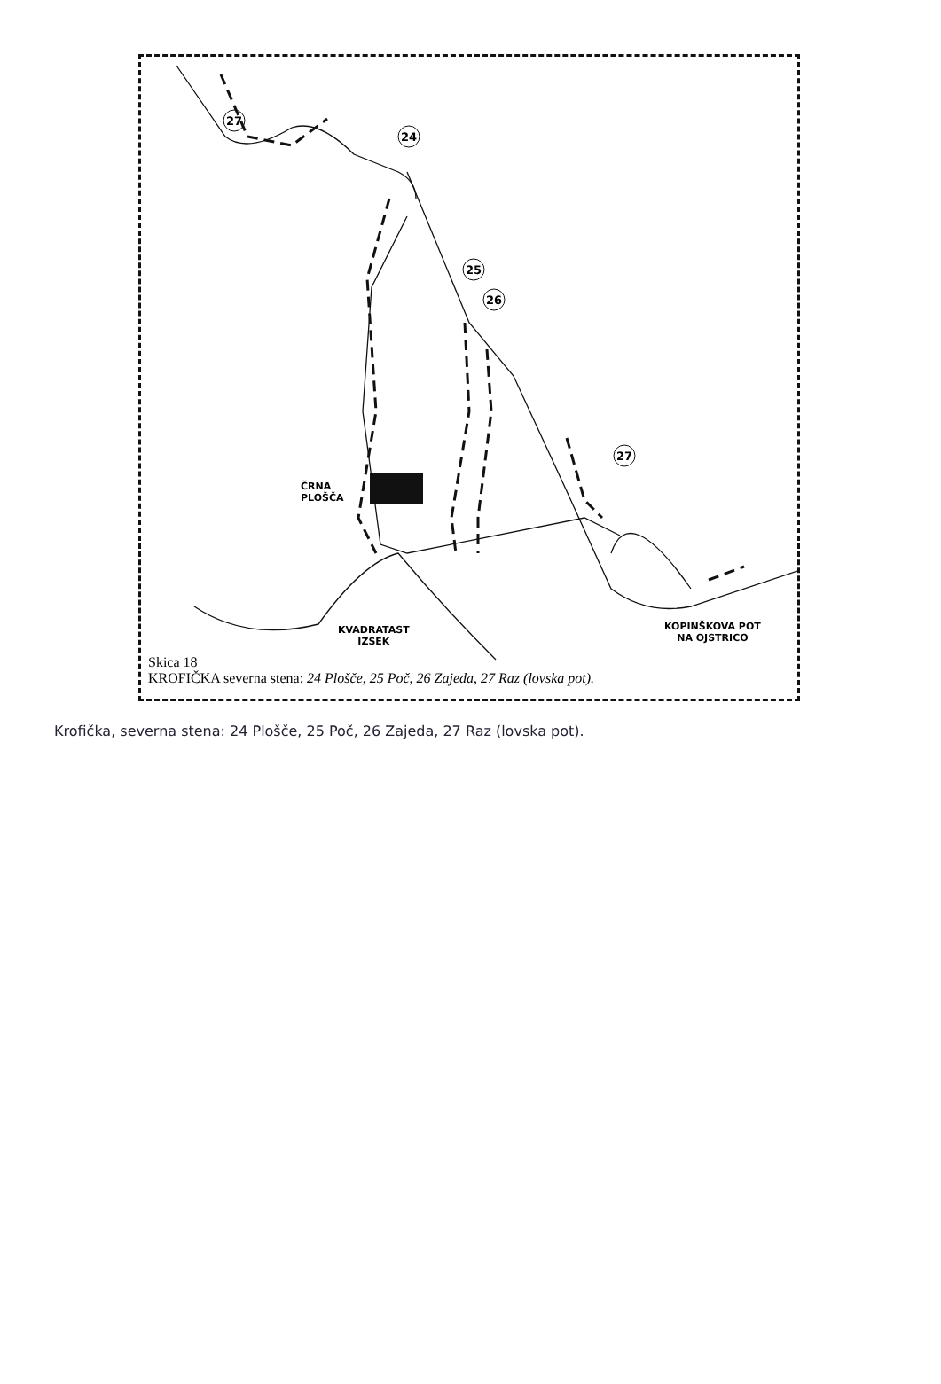27
24
25
26
27
ČRNA
PLOŠČA
KVADRATAST
IZSEK
KOPINŠKOVA POT
NA OJSTRICO
Skica 18
KROFIČKA severna stena: 24 Plošče, 25 Poč, 26 Zajeda, 27 Raz (lovska pot).
Krofička, severna stena: 24 Plošče, 25 Poč, 26 Zajeda, 27 Raz (lovska pot).